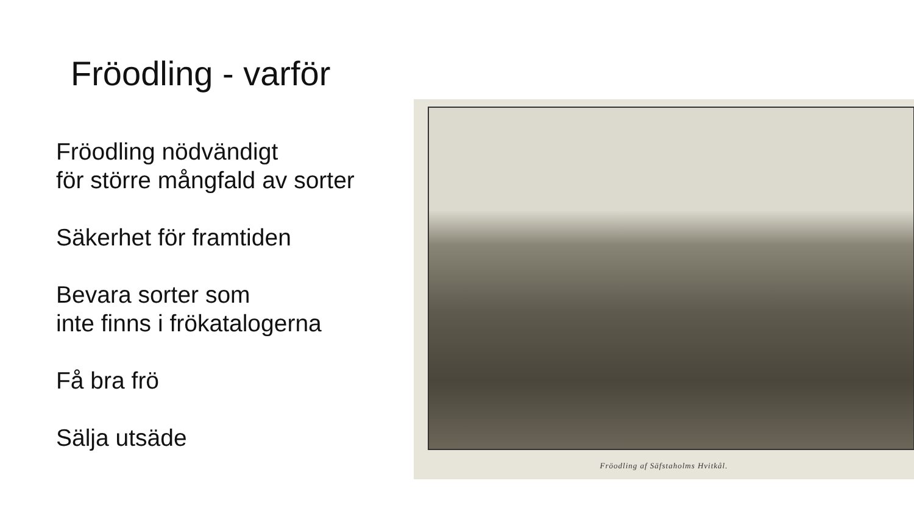Fröodling - varför
Fröodling nödvändigt
för större mångfald av sorter
Säkerhet för framtiden
Bevara sorter som
inte finns i frökatalogerna
Få bra frö
Sälja utsäde
Fröodling af Säfstaholms Hvitkål.